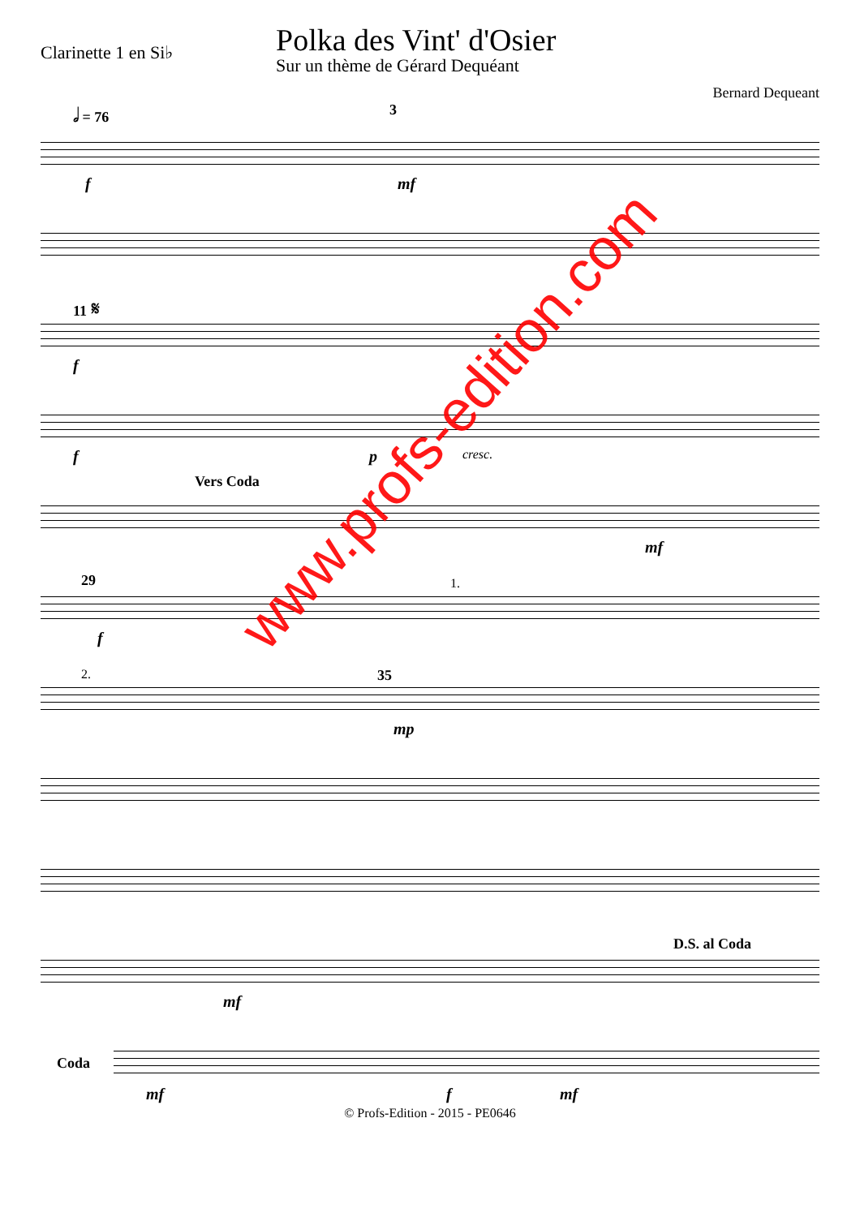Clarinette 1 en Si♭
Polka des Vint' d'Osier
Sur un thème de Gérard Dequéant
Bernard Dequeant
𝅗𝅥 = 76 3
f mf
11 𝄋
f
f p cresc.
Vers Coda
mf
29 1.
f
2. 35
mp
D.S. al Coda
mf
Coda
mf f mf
© Profs-Edition - 2015 - PE0646
www.profs-edition.com